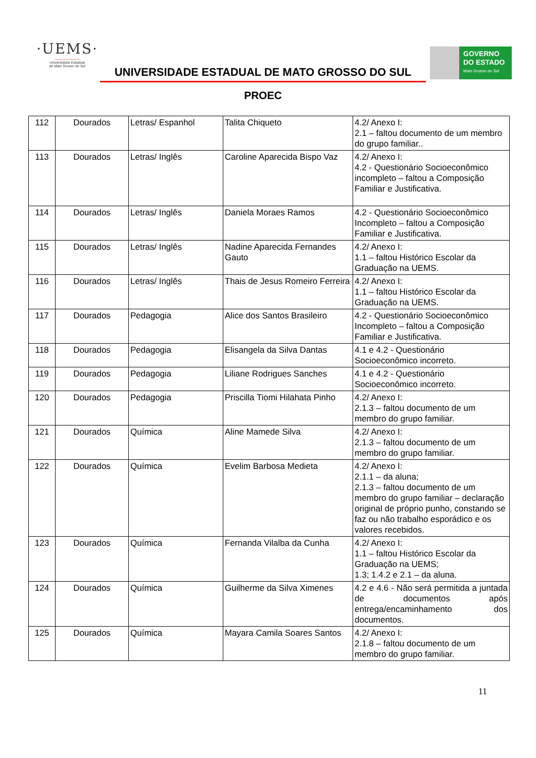·UEMS·
―――――――
Universidade Estadual
de Mato Grosso do Sul
UNIVERSIDADE ESTADUAL DE MATO GROSSO DO SUL
PROEC
GOVERNO
DO ESTADO
Mato Grosso do Sul
| 112 | Dourados | Letras/ Espanhol | Talita Chiqueto | 4.2/ Anexo I: 2.1 – faltou documento de um membro do grupo familiar.. |
| 113 | Dourados | Letras/ Inglês | Caroline Aparecida Bispo Vaz | 4.2/ Anexo I: 4.2 - Questionário Socioeconômico incompleto – faltou a Composição Familiar e Justificativa. |
| 114 | Dourados | Letras/ Inglês | Daniela Moraes Ramos | 4.2 - Questionário Socioeconômico Incompleto – faltou a Composição Familiar e Justificativa. |
| 115 | Dourados | Letras/ Inglês | Nadine Aparecida Fernandes Gauto | 4.2/ Anexo I: 1.1 – faltou Histórico Escolar da Graduação na UEMS. |
| 116 | Dourados | Letras/ Inglês | Thais de Jesus Romeiro Ferreira | 4.2/ Anexo I: 1.1 – faltou Histórico Escolar da Graduação na UEMS. |
| 117 | Dourados | Pedagogia | Alice dos Santos Brasileiro | 4.2 - Questionário Socioeconômico Incompleto – faltou a Composição Familiar e Justificativa. |
| 118 | Dourados | Pedagogia | Elisangela da Silva Dantas | 4.1 e 4.2 - Questionário Socioeconômico incorreto. |
| 119 | Dourados | Pedagogia | Liliane Rodrigues Sanches | 4.1 e 4.2 - Questionário Socioeconômico incorreto. |
| 120 | Dourados | Pedagogia | Priscilla Tiomi Hilahata Pinho | 4.2/ Anexo I: 2.1.3 – faltou documento de um membro do grupo familiar. |
| 121 | Dourados | Química | Aline Mamede Silva | 4.2/ Anexo I: 2.1.3 – faltou documento de um membro do grupo familiar. |
| 122 | Dourados | Química | Evelim Barbosa Medieta | 4.2/ Anexo I: 2.1.1 – da aluna; 2.1.3 – faltou documento de um membro do grupo familiar – declaração original de próprio punho, constando se faz ou não trabalho esporádico e os valores recebidos. |
| 123 | Dourados | Química | Fernanda Vilalba da Cunha | 4.2/ Anexo I: 1.1 – faltou Histórico Escolar da Graduação na UEMS; 1.3; 1.4.2 e 2.1 – da aluna. |
| 124 | Dourados | Química | Guilherme da Silva Ximenes | 4.2 e 4.6 - Não será permitida a juntada de documentos após entrega/encaminhamento dos documentos. |
| 125 | Dourados | Química | Mayara Camila Soares Santos | 4.2/ Anexo I: 2.1.8 – faltou documento de um membro do grupo familiar. |
11